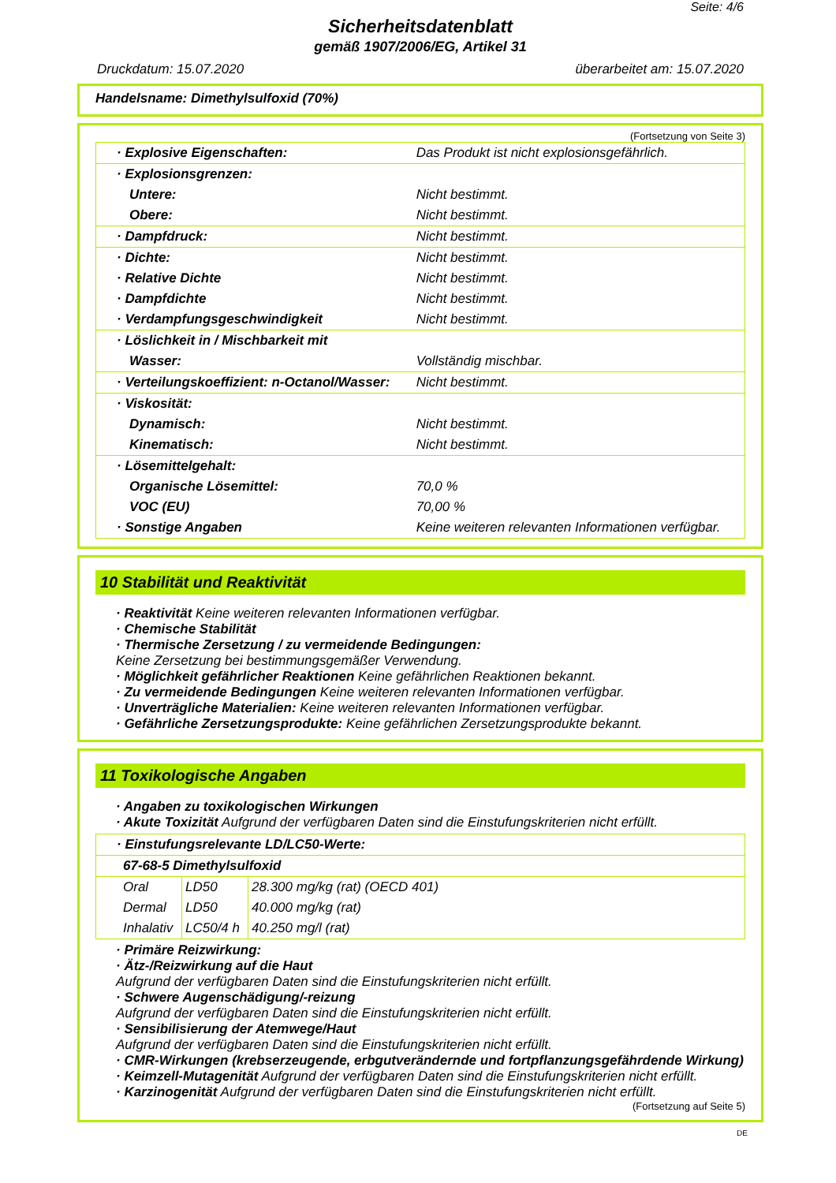Seite: 4/6
Sicherheitsdatenblatt
gemäß 1907/2006/EG, Artikel 31
Druckdatum: 15.07.2020 überarbeitet am: 15.07.2020
Handelsname: Dimethylsulfoxid (70%)
(Fortsetzung von Seite 3)
| · Explosive Eigenschaften: | Das Produkt ist nicht explosionsgefährlich. |
| · Explosionsgrenzen: | |
| Untere: | Nicht bestimmt. |
| Obere: | Nicht bestimmt. |
| · Dampfdruck: | Nicht bestimmt. |
| · Dichte: | Nicht bestimmt. |
| · Relative Dichte | Nicht bestimmt. |
| · Dampfdichte | Nicht bestimmt. |
| · Verdampfungsgeschwindigkeit | Nicht bestimmt. |
| · Löslichkeit in / Mischbarkeit mit | |
| Wasser: | Vollständig mischbar. |
| · Verteilungskoeffizient: n-Octanol/Wasser: | Nicht bestimmt. |
| · Viskosität: | |
| Dynamisch: | Nicht bestimmt. |
| Kinematisch: | Nicht bestimmt. |
| · Lösemittelgehalt: | |
| Organische Lösemittel: | 70,0 % |
| VOC (EU) | 70,00 % |
| · Sonstige Angaben | Keine weiteren relevanten Informationen verfügbar. |
10 Stabilität und Reaktivität
· Reaktivität Keine weiteren relevanten Informationen verfügbar.
· Chemische Stabilität
· Thermische Zersetzung / zu vermeidende Bedingungen:
Keine Zersetzung bei bestimmungsgemäßer Verwendung.
· Möglichkeit gefährlicher Reaktionen Keine gefährlichen Reaktionen bekannt.
· Zu vermeidende Bedingungen Keine weiteren relevanten Informationen verfügbar.
· Unverträgliche Materialien: Keine weiteren relevanten Informationen verfügbar.
· Gefährliche Zersetzungsprodukte: Keine gefährlichen Zersetzungsprodukte bekannt.
11 Toxikologische Angaben
· Angaben zu toxikologischen Wirkungen
· Akute Toxizität Aufgrund der verfügbaren Daten sind die Einstufungskriterien nicht erfüllt.
| · Einstufungsrelevante LD/LC50-Werte: | | |
| 67-68-5 Dimethylsulfoxid | | |
| Oral | LD50 | 28.300 mg/kg (rat) (OECD 401) |
| Dermal | LD50 | 40.000 mg/kg (rat) |
| Inhalativ | LC50/4 h | 40.250 mg/l (rat) |
· Primäre Reizwirkung:
· Ätz-/Reizwirkung auf die Haut
Aufgrund der verfügbaren Daten sind die Einstufungskriterien nicht erfüllt.
· Schwere Augenschädigung/-reizung
Aufgrund der verfügbaren Daten sind die Einstufungskriterien nicht erfüllt.
· Sensibilisierung der Atemwege/Haut
Aufgrund der verfügbaren Daten sind die Einstufungskriterien nicht erfüllt.
· CMR-Wirkungen (krebserzeugende, erbgutverändernde und fortpflanzungsgefährdende Wirkung)
· Keimzell-Mutagenität Aufgrund der verfügbaren Daten sind die Einstufungskriterien nicht erfüllt.
· Karzinogenität Aufgrund der verfügbaren Daten sind die Einstufungskriterien nicht erfüllt.
(Fortsetzung auf Seite 5)
DE